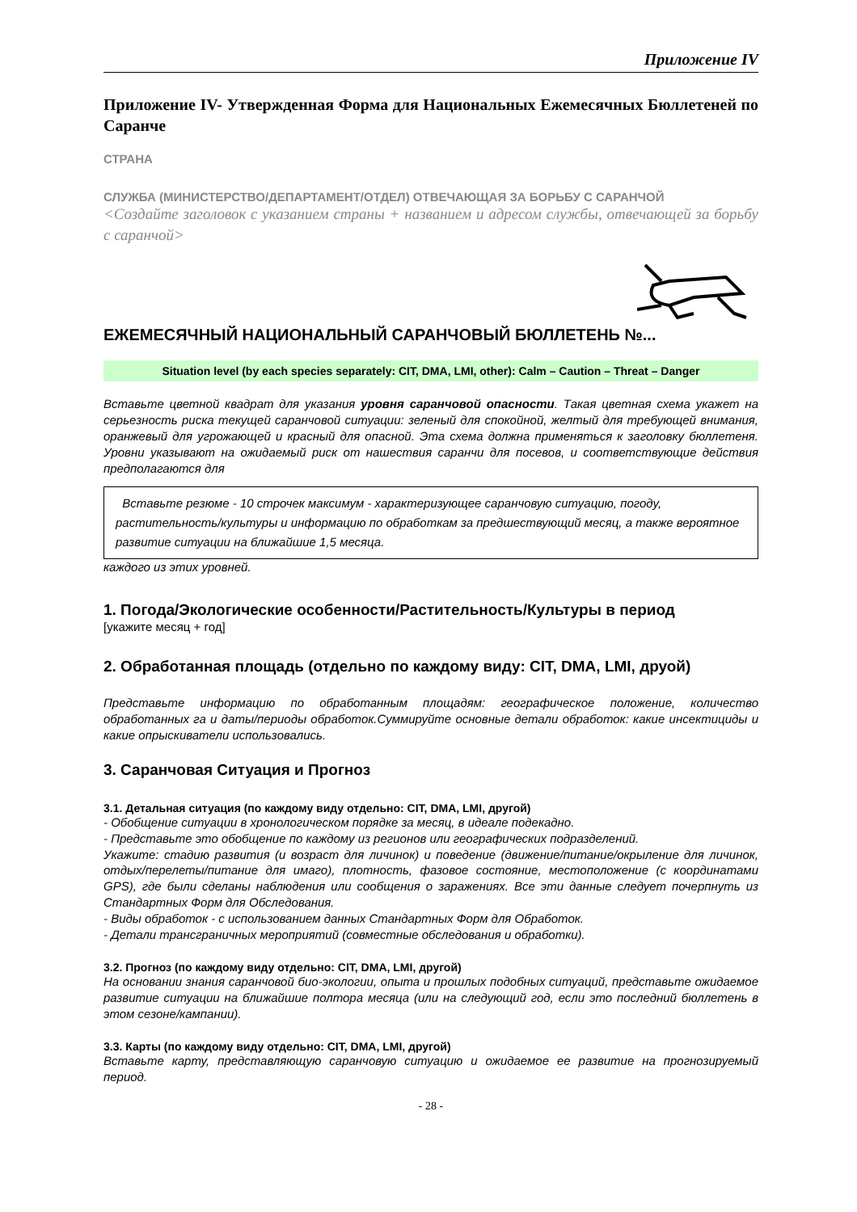Приложение IV
Приложение IV- Утвержденная Форма для Национальных Ежемесячных Бюллетеней по Саранче
СТРАНА
СЛУЖБА (МИНИСТЕРСТВО/ДЕПАРТАМЕНТ/ОТДЕЛ) ОТВЕЧАЮЩАЯ ЗА БОРЬБУ С САРАНЧОЙ
<Создайте заголовок с указанием страны + названием и адресом службы, отвечающей за борьбу с саранчой>
ЕЖЕМЕСЯЧНЫЙ НАЦИОНАЛЬНЫЙ САРАНЧОВЫЙ БЮЛЛЕТЕНЬ №...
Situation level (by each species separately: CIT, DMA, LMI, other): Calm – Caution – Threat – Danger
Вставьте цветной квадрат для указания уровня саранчовой опасности. Такая цветная схема укажет на серьезность риска текущей саранчовой ситуации: зеленый для спокойной, желтый для требующей внимания, оранжевый для угрожающей и красный для опасной. Эта схема должна применяться к заголовку бюллетеня. Уровни указывают на ожидаемый риск от нашествия саранчи для посевов, и соответствующие действия предполагаются для
Вставьте резюме - 10 строчек максимум - характеризующее саранчовую ситуацию, погоду, растительность/культуры и информацию по обработкам за предшествующий месяц, а также вероятное развитие ситуации на ближайшие 1,5 месяца.
каждого из этих уровней.
1. Погода/Экологические особенности/Растительность/Культуры в период
[укажите месяц + год]
2. Обработанная площадь (отдельно по каждому виду: CIT, DMA, LMI, друой)
Представьте информацию по обработанным площадям: географическое положение, количество обработанных га и даты/периоды обработок.Суммируйте основные детали обработок: какие инсектициды и какие опрыскиватели использовались.
3. Саранчовая Ситуация и Прогноз
3.1. Детальная ситуация (по каждому виду отдельно: CIT, DMA, LMI, другой)
- Обобщение ситуации в хронологическом порядке за месяц, в идеале подекадно.
- Представьте это обобщение по каждому из регионов или географических подразделений.
Укажите: стадию развития (и возраст для личинок) и поведение (движение/питание/окрыление для личинок, отдых/перелеты/питание для имаго), плотность, фазовое состояние, местоположение (с координатами GPS), где были сделаны наблюдения или сообщения о заражениях. Все эти данные следует почерпнуть из Стандартных Форм для Обследования.
- Виды обработок - с использованием данных Стандартных Форм для Обработок.
- Детали трансграничных мероприятий (совместные обследования и обработки).
3.2. Прогноз (по каждому виду отдельно: CIT, DMA, LMI, другой)
На основании знания саранчовой био-экологии, опыта и прошлых подобных ситуаций, представьте ожидаемое развитие ситуации на ближайшие полтора месяца (или на следующий год, если это последний бюллетень в этом сезоне/кампании).
3.3. Карты (по каждому виду отдельно: CIT, DMA, LMI, другой)
Вставьте карту, представляющую саранчовую ситуацию и ожидаемое ее развитие на прогнозируемый период.
- 28 -